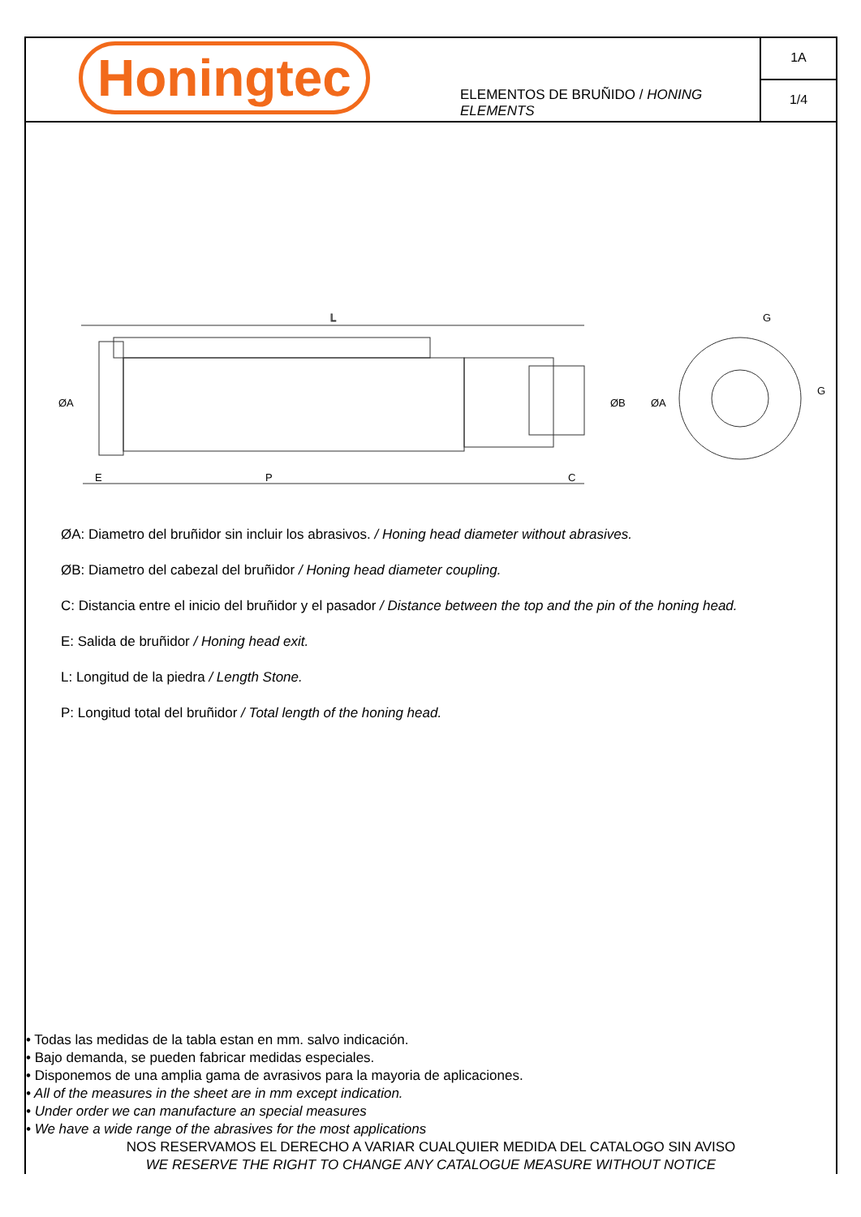Honingtec
ELEMENTOS DE BRUÑIDO / HONING ELEMENTS
1A
1/4
L
ØA
ØB
ØA
E
P
C
G
G
ØA: Diametro del bruñidor sin incluir los abrasivos. / Honing head diameter without abrasives.
ØB: Diametro del cabezal del bruñidor / Honing head diameter coupling.
C: Distancia entre el inicio del bruñidor y el pasador / Distance between the top and the pin of the honing head.
E: Salida de bruñidor / Honing head exit.
L: Longitud de la piedra / Length Stone.
P: Longitud total del bruñidor / Total length of the honing head.
• Todas las medidas de la tabla estan en mm. salvo indicación.
• Bajo demanda, se pueden fabricar medidas especiales.
• Disponemos de una amplia gama de avrasivos para la mayoria de aplicaciones.
• All of the measures in the sheet are in mm except indication.
• Under order we can manufacture an special measures
• We have a wide range of the abrasives for the most applications
NOS RESERVAMOS EL DERECHO A VARIAR CUALQUIER MEDIDA DEL CATALOGO SIN AVISO
WE RESERVE THE RIGHT TO CHANGE ANY CATALOGUE MEASURE WITHOUT NOTICE